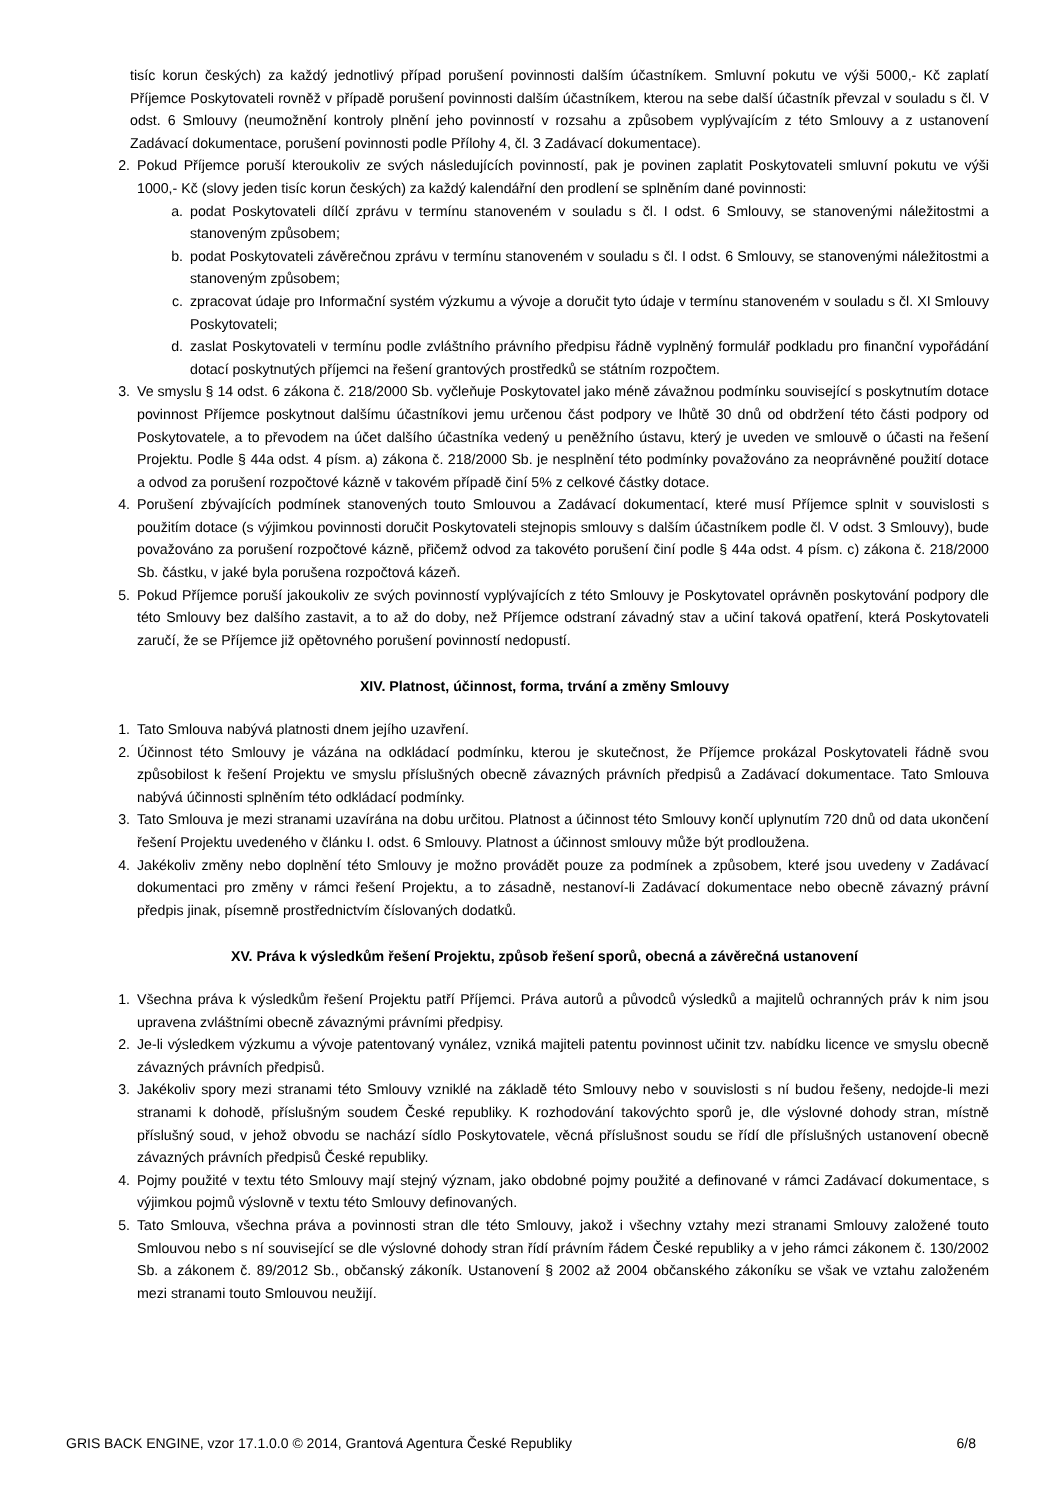tisíc korun českých) za každý jednotlivý případ porušení povinnosti dalším účastníkem. Smluvní pokutu ve výši 5000,- Kč zaplatí Příjemce Poskytovateli rovněž v případě porušení povinnosti dalším účastníkem, kterou na sebe další účastník převzal v souladu s čl. V odst. 6 Smlouvy (neumožnění kontroly plnění jeho povinností v rozsahu a způsobem vyplývajícím z této Smlouvy a z ustanovení Zadávací dokumentace, porušení povinnosti podle Přílohy 4, čl. 3 Zadávací dokumentace).
2. Pokud Příjemce poruší kteroukoliv ze svých následujících povinností, pak je povinen zaplatit Poskytovateli smluvní pokutu ve výši 1000,- Kč (slovy jeden tisíc korun českých) za každý kalendářní den prodlení se splněním dané povinnosti:
a. podat Poskytovateli dílčí zprávu v termínu stanoveném v souladu s čl. I odst. 6 Smlouvy, se stanovenými náležitostmi a stanoveným způsobem;
b. podat Poskytovateli závěrečnou zprávu v termínu stanoveném v souladu s čl. I odst. 6 Smlouvy, se stanovenými náležitostmi a stanoveným způsobem;
c. zpracovat údaje pro Informační systém výzkumu a vývoje a doručit tyto údaje v termínu stanoveném v souladu s čl. XI Smlouvy Poskytovateli;
d. zaslat Poskytovateli v termínu podle zvláštního právního předpisu řádně vyplněný formulář podkladu pro finanční vypořádání dotací poskytnutých příjemci na řešení grantových prostředků se státním rozpočtem.
3. Ve smyslu § 14 odst. 6 zákona č. 218/2000 Sb. vyčleňuje Poskytovatel jako méně závažnou podmínku související s poskytnutím dotace povinnost Příjemce poskytnout dalšímu účastníkovi jemu určenou část podpory ve lhůtě 30 dnů od obdržení této části podpory od Poskytovatele, a to převodem na účet dalšího účastníka vedený u peněžního ústavu, který je uveden ve smlouvě o účasti na řešení Projektu. Podle § 44a odst. 4 písm. a) zákona č. 218/2000 Sb. je nesplnění této podmínky považováno za neoprávněné použití dotace a odvod za porušení rozpočtové kázně v takovém případě činí 5% z celkové částky dotace.
4. Porušení zbývajících podmínek stanovených touto Smlouvou a Zadávací dokumentací, které musí Příjemce splnit v souvislosti s použitím dotace (s výjimkou povinnosti doručit Poskytovateli stejnopis smlouvy s dalším účastníkem podle čl. V odst. 3 Smlouvy), bude považováno za porušení rozpočtové kázně, přičemž odvod za takovéto porušení činí podle § 44a odst. 4 písm. c) zákona č. 218/2000 Sb. částku, v jaké byla porušena rozpočtová kázeň.
5. Pokud Příjemce poruší jakoukoliv ze svých povinností vyplývajících z této Smlouvy je Poskytovatel oprávněn poskytování podpory dle této Smlouvy bez dalšího zastavit, a to až do doby, než Příjemce odstraní závadný stav a učiní taková opatření, která Poskytovateli zaručí, že se Příjemce již opětovného porušení povinností nedopustí.
XIV. Platnost, účinnost, forma, trvání a změny Smlouvy
1. Tato Smlouva nabývá platnosti dnem jejího uzavření.
2. Účinnost této Smlouvy je vázána na odkládací podmínku, kterou je skutečnost, že Příjemce prokázal Poskytovateli řádně svou způsobilost k řešení Projektu ve smyslu příslušných obecně závazných právních předpisů a Zadávací dokumentace. Tato Smlouva nabývá účinnosti splněním této odkládací podmínky.
3. Tato Smlouva je mezi stranami uzavírána na dobu určitou. Platnost a účinnost této Smlouvy končí uplynutím 720 dnů od data ukončení řešení Projektu uvedeného v článku I. odst. 6 Smlouvy. Platnost a účinnost smlouvy může být prodloužena.
4. Jakékoliv změny nebo doplnění této Smlouvy je možno provádět pouze za podmínek a způsobem, které jsou uvedeny v Zadávací dokumentaci pro změny v rámci řešení Projektu, a to zásadně, nestanoví-li Zadávací dokumentace nebo obecně závazný právní předpis jinak, písemně prostřednictvím číslovaných dodatků.
XV. Práva k výsledkům řešení Projektu, způsob řešení sporů, obecná a závěrečná ustanovení
1. Všechna práva k výsledkům řešení Projektu patří Příjemci. Práva autorů a původců výsledků a majitelů ochranných práv k nim jsou upravena zvláštními obecně závaznými právními předpisy.
2. Je-li výsledkem výzkumu a vývoje patentovaný vynález, vzniká majiteli patentu povinnost učinit tzv. nabídku licence ve smyslu obecně závazných právních předpisů.
3. Jakékoliv spory mezi stranami této Smlouvy vzniklé na základě této Smlouvy nebo v souvislosti s ní budou řešeny, nedojde-li mezi stranami k dohodě, příslušným soudem České republiky. K rozhodování takovýchto sporů je, dle výslovné dohody stran, místně příslušný soud, v jehož obvodu se nachází sídlo Poskytovatele, věcná příslušnost soudu se řídí dle příslušných ustanovení obecně závazných právních předpisů České republiky.
4. Pojmy použité v textu této Smlouvy mají stejný význam, jako obdobné pojmy použité a definované v rámci Zadávací dokumentace, s výjimkou pojmů výslovně v textu této Smlouvy definovaných.
5. Tato Smlouva, všechna práva a povinnosti stran dle této Smlouvy, jakož i všechny vztahy mezi stranami Smlouvy založené touto Smlouvou nebo s ní související se dle výslovné dohody stran řídí právním řádem České republiky a v jeho rámci zákonem č. 130/2002 Sb. a zákonem č. 89/2012 Sb., občanský zákoník. Ustanovení § 2002 až 2004 občanského zákoníku se však ve vztahu založeném mezi stranami touto Smlouvou neužijí.
GRIS BACK ENGINE, vzor 17.1.0.0 © 2014, Grantová Agentura České Republiky 6/8